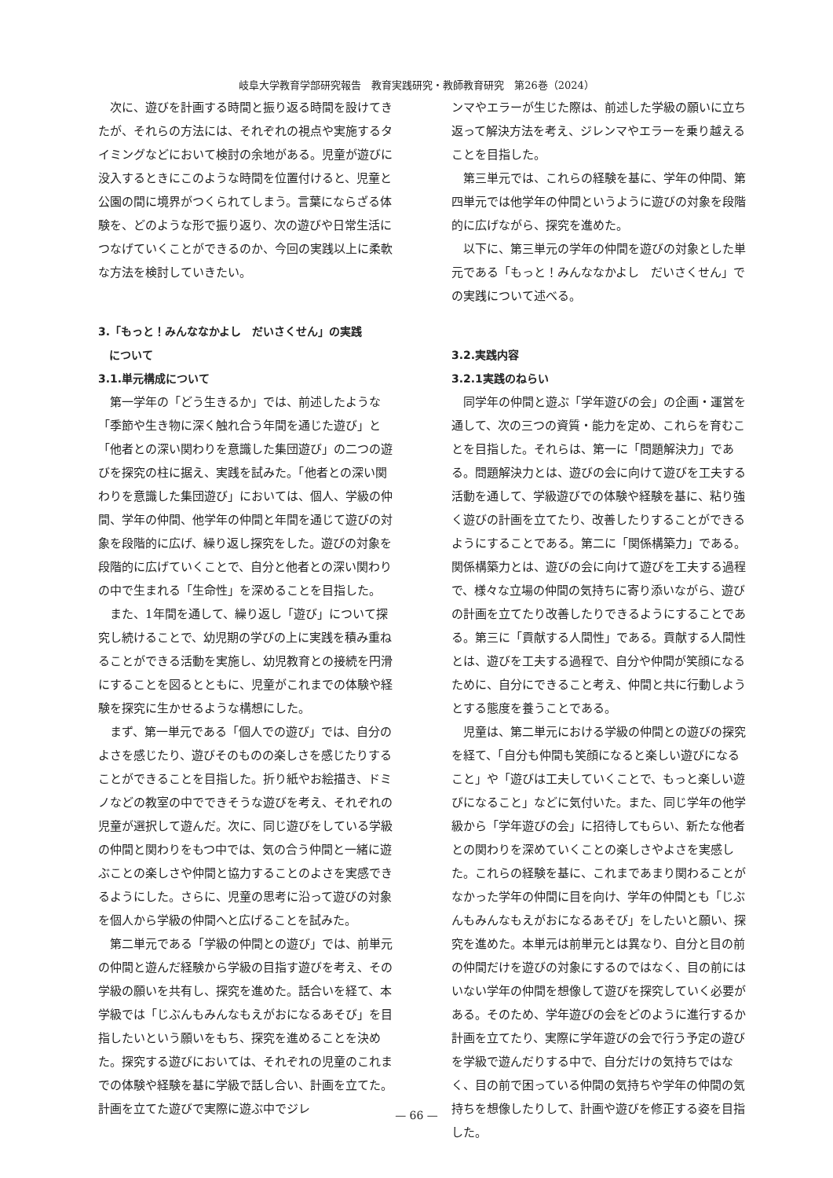岐阜大学教育学部研究報告　教育実践研究・教師教育研究　第26巻（2024）
次に、遊びを計画する時間と振り返る時間を設けてきたが、それらの方法には、それぞれの視点や実施するタイミングなどにおいて検討の余地がある。児童が遊びに没入するときにこのような時間を位置付けると、児童と公園の間に境界がつくられてしまう。言葉にならざる体験を、どのような形で振り返り、次の遊びや日常生活につなげていくことができるのか、今回の実践以上に柔軟な方法を検討していきたい。
3.「もっと！みんななかよし　だいさくせん」の実践
　について
3.1.単元構成について
第一学年の「どう生きるか」では、前述したような「季節や生き物に深く触れ合う年間を通じた遊び」と「他者との深い関わりを意識した集団遊び」の二つの遊びを探究の柱に据え、実践を試みた。「他者との深い関わりを意識した集団遊び」においては、個人、学級の仲間、学年の仲間、他学年の仲間と年間を通じて遊びの対象を段階的に広げ、繰り返し探究をした。遊びの対象を段階的に広げていくことで、自分と他者との深い関わりの中で生まれる「生命性」を深めることを目指した。
また、1年間を通して、繰り返し「遊び」について探究し続けることで、幼児期の学びの上に実践を積み重ねることができる活動を実施し、幼児教育との接続を円滑にすることを図るとともに、児童がこれまでの体験や経験を探究に生かせるような構想にした。
まず、第一単元である「個人での遊び」では、自分のよさを感じたり、遊びそのものの楽しさを感じたりすることができることを目指した。折り紙やお絵描き、ドミノなどの教室の中でできそうな遊びを考え、それぞれの児童が選択して遊んだ。次に、同じ遊びをしている学級の仲間と関わりをもつ中では、気の合う仲間と一緒に遊ぶことの楽しさや仲間と協力することのよさを実感できるようにした。さらに、児童の思考に沿って遊びの対象を個人から学級の仲間へと広げることを試みた。
第二単元である「学級の仲間との遊び」では、前単元の仲間と遊んだ経験から学級の目指す遊びを考え、その学級の願いを共有し、探究を進めた。話合いを経て、本学級では「じぶんもみんなもえがおになるあそび」を目指したいという願いをもち、探究を進めることを決めた。探究する遊びにおいては、それぞれの児童のこれまでの体験や経験を基に学級で話し合い、計画を立てた。計画を立てた遊びで実際に遊ぶ中でジレ
ンマやエラーが生じた際は、前述した学級の願いに立ち返って解決方法を考え、ジレンマやエラーを乗り越えることを目指した。
第三単元では、これらの経験を基に、学年の仲間、第四単元では他学年の仲間というように遊びの対象を段階的に広げながら、探究を進めた。
以下に、第三単元の学年の仲間を遊びの対象とした単元である「もっと！みんななかよし　だいさくせん」での実践について述べる。
3.2.実践内容
3.2.1実践のねらい
同学年の仲間と遊ぶ「学年遊びの会」の企画・運営を通して、次の三つの資質・能力を定め、これらを育むことを目指した。それらは、第一に「問題解決力」である。問題解決力とは、遊びの会に向けて遊びを工夫する活動を通して、学級遊びでの体験や経験を基に、粘り強く遊びの計画を立てたり、改善したりすることができるようにすることである。第二に「関係構築力」である。関係構築力とは、遊びの会に向けて遊びを工夫する過程で、様々な立場の仲間の気持ちに寄り添いながら、遊びの計画を立てたり改善したりできるようにすることである。第三に「貢献する人間性」である。貢献する人間性とは、遊びを工夫する過程で、自分や仲間が笑顔になるために、自分にできること考え、仲間と共に行動しようとする態度を養うことである。
児童は、第二単元における学級の仲間との遊びの探究を経て、「自分も仲間も笑顔になると楽しい遊びになること」や「遊びは工夫していくことで、もっと楽しい遊びになること」などに気付いた。また、同じ学年の他学級から「学年遊びの会」に招待してもらい、新たな他者との関わりを深めていくことの楽しさやよさを実感した。これらの経験を基に、これまであまり関わることがなかった学年の仲間に目を向け、学年の仲間とも「じぶんもみんなもえがおになるあそび」をしたいと願い、探究を進めた。本単元は前単元とは異なり、自分と目の前の仲間だけを遊びの対象にするのではなく、目の前にはいない学年の仲間を想像して遊びを探究していく必要がある。そのため、学年遊びの会をどのように進行するか計画を立てたり、実際に学年遊びの会で行う予定の遊びを学級で遊んだりする中で、自分だけの気持ちではなく、目の前で困っている仲間の気持ちや学年の仲間の気持ちを想像したりして、計画や遊びを修正する姿を目指した。
— 66 —